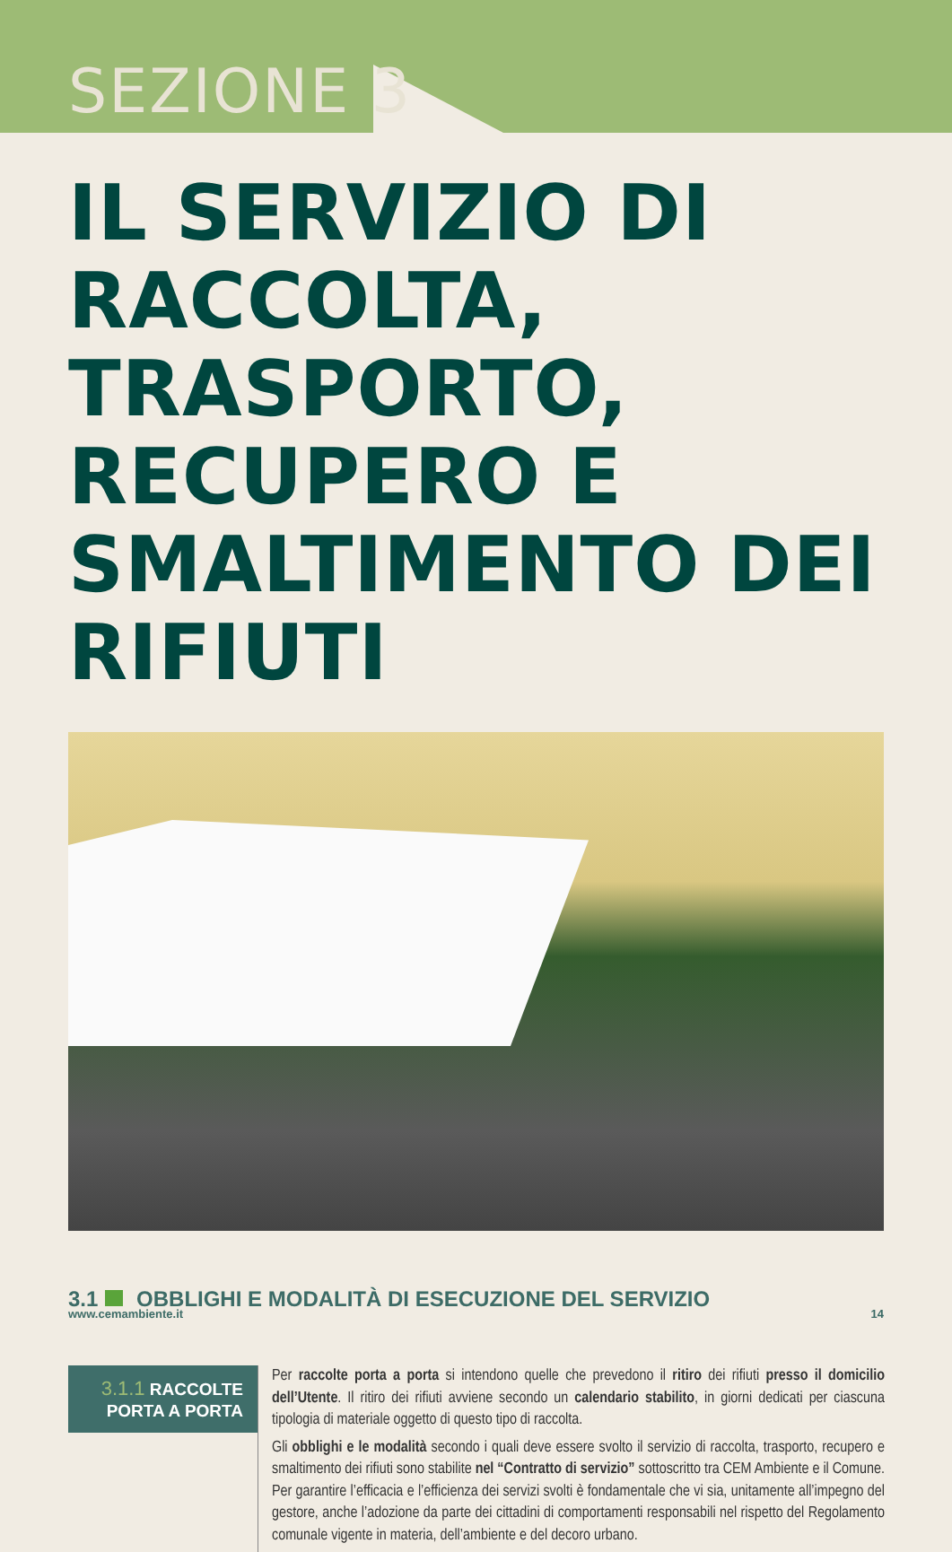SEZIONE 3
IL SERVIZIO DI RACCOLTA, TRASPORTO, RECUPERO E SMALTIMENTO DEI RIFIUTI
3.1 OBBLIGHI E MODALITÀ DI ESECUZIONE DEL SERVIZIO
3.1.1 RACCOLTE
PORTA A PORTA
Per raccolte porta a porta si intendono quelle che prevedono il ritiro dei rifiuti presso il domicilio dell’Utente. Il ritiro dei rifiuti avviene secondo un calendario stabilito, in giorni dedicati per ciascuna tipologia di materiale oggetto di questo tipo di raccolta.
Gli obblighi e le modalità secondo i quali deve essere svolto il servizio di raccolta, trasporto, recupero e smaltimento dei rifiuti sono stabilite nel “Contratto di servizio” sottoscritto tra CEM Ambiente e il Comune. Per garantire l’efficacia e l’efficienza dei servizi svolti è fondamentale che vi sia, unitamente all’impegno del gestore, anche l’adozione da parte dei cittadini di comportamenti responsabili nel rispetto del Regolamento comunale vigente in materia, dell’ambiente e del decoro urbano.
www.cemambiente.it 14